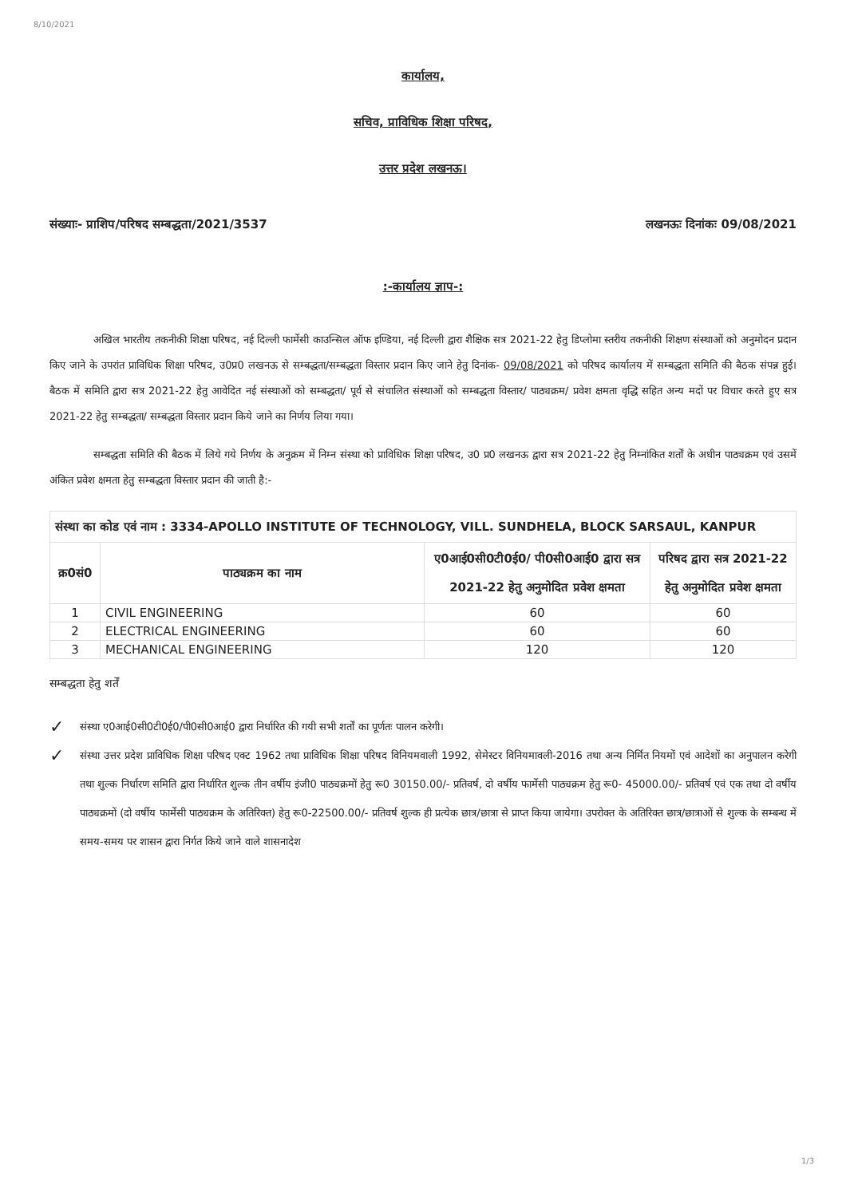8/10/2021
कार्यालय,
सचिव, प्राविधिक शिक्षा परिषद,
उत्तर प्रदेश लखनऊ।
संख्याः- प्राशिप/परिषद सम्बद्धता/2021/3537 लखनऊः दिनांकः 09/08/2021
:-कार्यालय ज्ञाप-:
अखिल भारतीय तकनीकी शिक्षा परिषद, नई दिल्ली फार्मेसी काउन्सिल ऑफ इण्डिया, नई दिल्ली द्वारा शैक्षिक सत्र 2021-22 हेतु डिप्लोमा स्तरीय तकनीकी शिक्षण संस्थाओं को अनुमोदन प्रदान किए जाने के उपरांत प्राविधिक शिक्षा परिषद, उ0प्र0 लखनऊ से सम्बद्धता/सम्बद्धता विस्तार प्रदान किए जाने हेतु दिनांक- 09/08/2021 को परिषद कार्यालय में सम्बद्धता समिति की बैठक संपन्न हुई। बैठक में समिति द्वारा सत्र 2021-22 हेतु आवेदित नई संस्थाओं को सम्बद्धता/ पूर्व से संचालित संस्थाओं को सम्बद्धता विस्तार/ पाठ्यक्रम/ प्रवेश क्षमता वृद्धि सहित अन्य मदों पर विचार करते हुए सत्र 2021-22 हेतु सम्बद्धता/ सम्बद्धता विस्तार प्रदान किये जाने का निर्णय लिया गया।
सम्बद्धता समिति की बैठक में लिये गये निर्णय के अनुक्रम में निम्न संस्था को प्राविधिक शिक्षा परिषद, उ0 प्र0 लखनऊ द्वारा सत्र 2021-22 हेतु निम्नांकित शर्तों के अधीन पाठ्यक्रम एवं उसमें अंकित प्रवेश क्षमता हेतु सम्बद्धता विस्तार प्रदान की जाती है:-
| संस्था का कोड एवं नाम : 3334-APOLLO INSTITUTE OF TECHNOLOGY, VILL. SUNDHELA, BLOCK SARSAUL, KANPUR | | | |
| क्र0सं0 | पाठ्यक्रम का नाम | ए0आई0सी0टी0ई0/ पी0सी0आई0 द्वारा सत्र 2021-22 हेतु अनुमोदित प्रवेश क्षमता | परिषद द्वारा सत्र 2021-22 हेतु अनुमोदित प्रवेश क्षमता |
| 1 | CIVIL ENGINEERING | 60 | 60 |
| 2 | ELECTRICAL ENGINEERING | 60 | 60 |
| 3 | MECHANICAL ENGINEERING | 120 | 120 |
सम्बद्धता हेतु शर्तें
✓ संस्था ए0आई0सी0टी0ई0/पी0सी0आई0 द्वारा निर्धारित की गयी सभी शर्तों का पूर्णतः पालन करेगी।
✓ संस्था उत्तर प्रदेश प्राविधिक शिक्षा परिषद एक्ट 1962 तथा प्राविधिक शिक्षा परिषद विनियमवाली 1992, सेमेस्टर विनियमावली-2016 तथा अन्य निर्मित नियमों एवं आदेशों का अनुपालन करेगी तथा शुल्क निर्धारण समिति द्वारा निर्धारित शुल्क तीन वर्षीय इंजी0 पाठ्यक्रमों हेतु रू0 30150.00/- प्रतिवर्ष, दो वर्षीय फार्मेसी पाठ्यक्रम हेतु रू0- 45000.00/- प्रतिवर्ष एवं एक तथा दो वर्षीय पाठ्यक्रमों (दो वर्षीय फार्मेसी पाठ्यक्रम के अतिरिक्त) हेतु रू0-22500.00/- प्रतिवर्ष शुल्क ही प्रत्येक छात्र/छात्रा से प्राप्त किया जायेगा। उपरोक्त के अतिरिक्त छात्र/छात्राओं से शुल्क के सम्बन्ध में समय-समय पर शासन द्वारा निर्गत किये जाने वाले शासनादेश
1/3